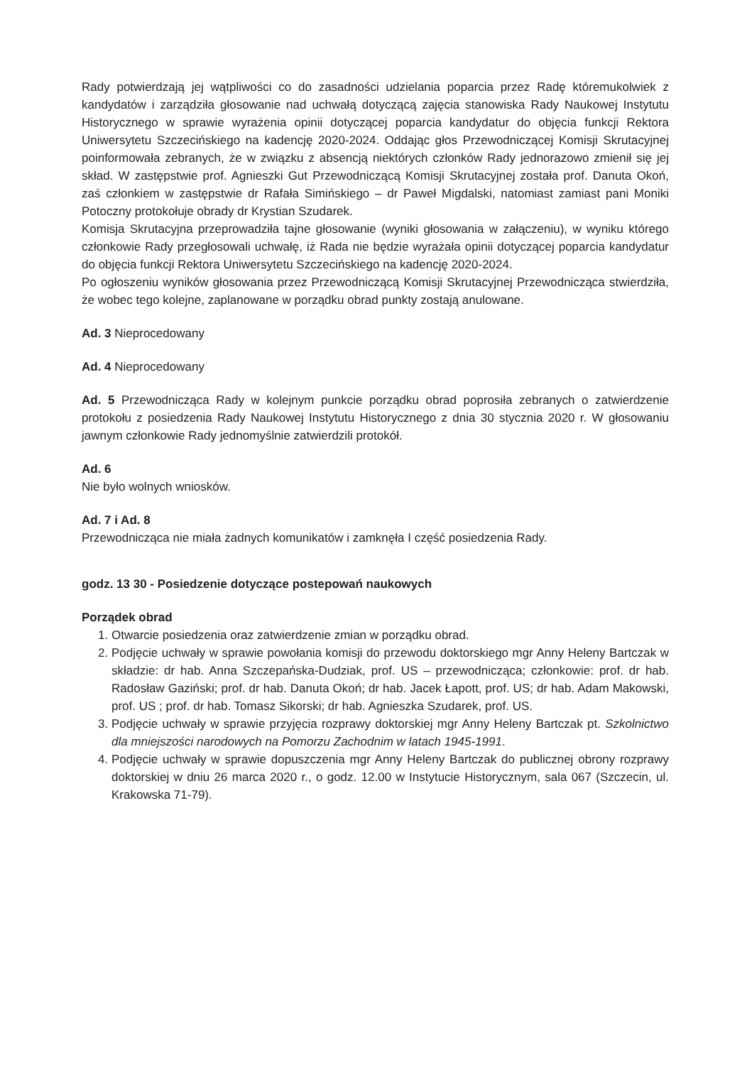Rady potwierdzają jej wątpliwości co do zasadności udzielania poparcia przez Radę któremukolwiek z kandydatów i zarządziła głosowanie nad uchwałą dotyczącą zajęcia stanowiska Rady Naukowej Instytutu Historycznego w sprawie wyrażenia opinii dotyczącej poparcia kandydatur do objęcia funkcji Rektora Uniwersytetu Szczecińskiego na kadencję 2020-2024. Oddając głos Przewodniczącej Komisji Skrutacyjnej poinformowała zebranych, że w związku z absencją niektórych członków Rady jednorazowo zmienił się jej skład. W zastępstwie prof. Agnieszki Gut Przewodniczącą Komisji Skrutacyjnej została prof. Danuta Okoń, zaś członkiem w zastępstwie dr Rafała Simińskiego – dr Paweł Migdalski, natomiast zamiast pani Moniki Potoczny protokołuje obrady dr Krystian Szudarek.
Komisja Skrutacyjna przeprowadziła tajne głosowanie (wyniki głosowania w załączeniu), w wyniku którego członkowie Rady przegłosowali uchwałę, iż Rada nie będzie wyrażała opinii dotyczącej poparcia kandydatur do objęcia funkcji Rektora Uniwersytetu Szczecińskiego na kadencję 2020-2024.
Po ogłoszeniu wyników głosowania przez Przewodniczącą Komisji Skrutacyjnej Przewodnicząca stwierdziła, że wobec tego kolejne, zaplanowane w porządku obrad punkty zostają anulowane.
Ad. 3 Nieprocedowany
Ad. 4 Nieprocedowany
Ad. 5 Przewodnicząca Rady w kolejnym punkcie porządku obrad poprosiła zebranych o zatwierdzenie protokołu z posiedzenia Rady Naukowej Instytutu Historycznego z dnia 30 stycznia 2020 r. W głosowaniu jawnym członkowie Rady jednomyślnie zatwierdzili protokół.
Ad. 6
Nie było wolnych wniosków.
Ad. 7 i Ad. 8
Przewodnicząca nie miała żadnych komunikatów i zamknęła I część posiedzenia Rady.
godz. 13 30 - Posiedzenie dotyczące postepowań naukowych
Porządek obrad
1. Otwarcie posiedzenia oraz zatwierdzenie zmian w porządku obrad.
2. Podjęcie uchwały w sprawie powołania komisji do przewodu doktorskiego mgr Anny Heleny Bartczak w składzie: dr hab. Anna Szczepańska-Dudziak, prof. US – przewodnicząca; członkowie: prof. dr hab. Radosław Gaziński; prof. dr hab. Danuta Okoń; dr hab. Jacek Łapott, prof. US; dr hab. Adam Makowski, prof. US ; prof. dr hab. Tomasz Sikorski; dr hab. Agnieszka Szudarek, prof. US.
3. Podjęcie uchwały w sprawie przyjęcia rozprawy doktorskiej mgr Anny Heleny Bartczak pt. Szkolnictwo dla mniejszości narodowych na Pomorzu Zachodnim w latach 1945-1991.
4. Podjęcie uchwały w sprawie dopuszczenia mgr Anny Heleny Bartczak do publicznej obrony rozprawy doktorskiej w dniu 26 marca 2020 r., o godz. 12.00 w Instytucie Historycznym, sala 067 (Szczecin, ul. Krakowska 71-79).